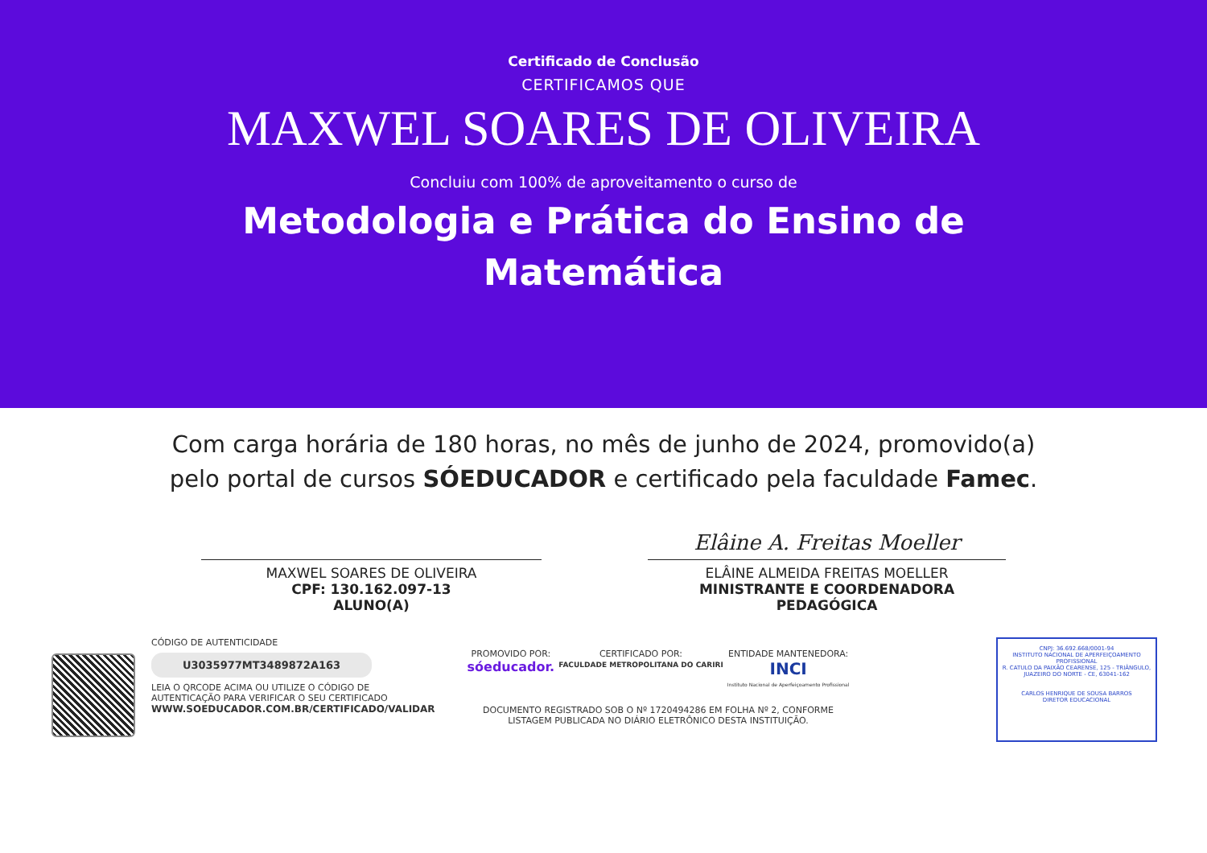Certificado de Conclusão
CERTIFICAMOS QUE
MAXWEL SOARES DE OLIVEIRA
Concluiu com 100% de aproveitamento o curso de
Metodologia e Prática do Ensino de Matemática
Com carga horária de 180 horas, no mês de junho de 2024, promovido(a) pelo portal de cursos SÓEDUCADOR e certificado pela faculdade Famec.
MAXWEL SOARES DE OLIVEIRA
CPF: 130.162.097-13
ALUNO(A)
Elâine A. Freitas Moeller
ELÂINE ALMEIDA FREITAS MOELLER
MINISTRANTE E COORDENADORA PEDAGÓGICA
CÓDIGO DE AUTENTICIDADE
U3035977MT3489872A163
LEIA O QRCODE ACIMA OU UTILIZE O CÓDIGO DE AUTENTICAÇÃO PARA VERIFICAR O SEU CERTIFICADO
WWW.SOEDUCADOR.COM.BR/CERTIFICADO/VALIDAR
PROMOVIDO POR:
sóeducador.
CERTIFICADO POR:
FACULDADE METROPOLITANA DO CARIRI
ENTIDADE MANTENEDORA:
INCI
Instituto Nacional de Aperfeiçoamento Profissional
DOCUMENTO REGISTRADO SOB O Nº 1720494286 EM FOLHA Nº 2, CONFORME LISTAGEM PUBLICADA NO DIÁRIO ELETRÔNICO DESTA INSTITUIÇÃO.
CNPJ: 36.692.668/0001-94
INSTITUTO NACIONAL DE APERFEIÇOAMENTO PROFISSIONAL
R. CATULO DA PAIXÃO CEARENSE, 125 - TRIÂNGULO, JUAZEIRO DO NORTE - CE, 63041-162
CARLOS HENRIQUE DE SOUSA BARROS
DIRETOR EDUCACIONAL